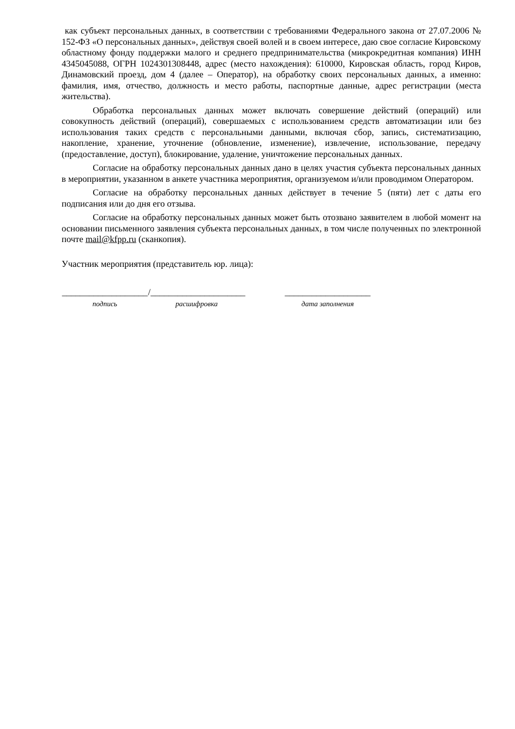как субъект персональных данных, в соответствии с требованиями Федерального закона от 27.07.2006 № 152-ФЗ «О персональных данных», действуя своей волей и в своем интересе, даю свое согласие Кировскому областному фонду поддержки малого и среднего предпринимательства (микрокредитная компания) ИНН 4345045088, ОГРН 1024301308448, адрес (место нахождения): 610000, Кировская область, город Киров, Динамовский проезд, дом 4 (далее – Оператор), на обработку своих персональных данных, а именно: фамилия, имя, отчество, должность и место работы, паспортные данные, адрес регистрации (места жительства).
Обработка персональных данных может включать совершение действий (операций) или совокупность действий (операций), совершаемых с использованием средств автоматизации или без использования таких средств с персональными данными, включая сбор, запись, систематизацию, накопление, хранение, уточнение (обновление, изменение), извлечение, использование, передачу (предоставление, доступ), блокирование, удаление, уничтожение персональных данных.
Согласие на обработку персональных данных дано в целях участия субъекта персональных данных в мероприятии, указанном в анкете участника мероприятия, организуемом и/или проводимом Оператором.
Согласие на обработку персональных данных действует в течение 5 (пяти) лет с даты его подписания или до дня его отзыва.
Согласие на обработку персональных данных может быть отозвано заявителем в любой момент на основании письменного заявления субъекта персональных данных, в том числе полученных по электронной почте mail@kfpp.ru (сканкопия).
Участник мероприятия (представитель юр. лица):
___________________
подпись
/_____________________
расшифровка
___________________
дата заполнения